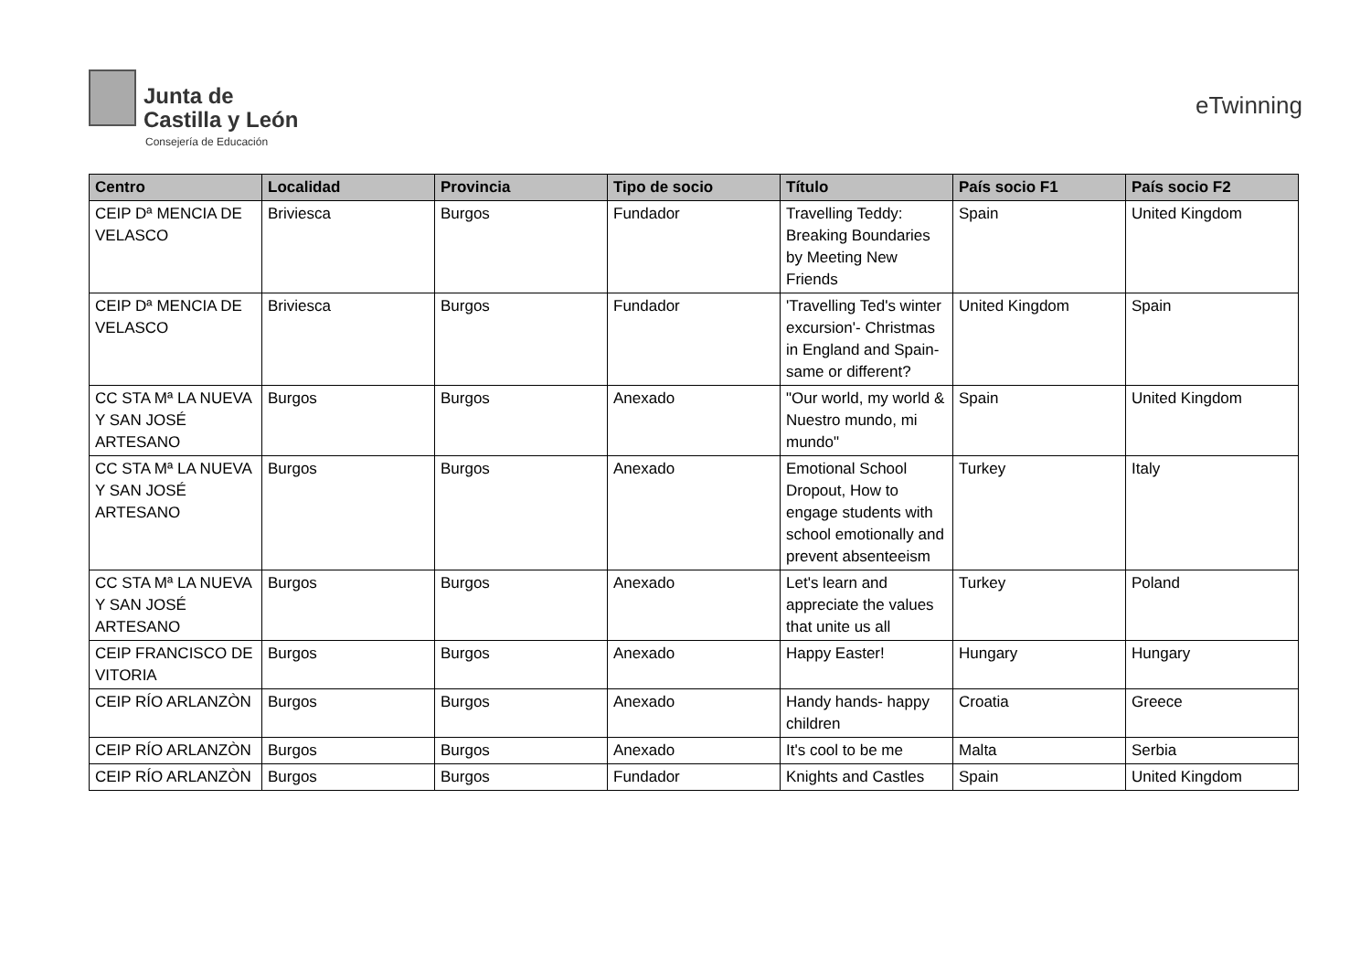Junta de
Castilla y León
Consejería de Educación
eTwinning
| Centro | Localidad | Provincia | Tipo de socio | Título | País socio F1 | País socio F2 |
| --- | --- | --- | --- | --- | --- | --- |
| CEIP Dª MENCIA DE VELASCO | Briviesca | Burgos | Fundador | Travelling Teddy: Breaking Boundaries by Meeting New Friends | Spain | United Kingdom |
| CEIP Dª MENCIA DE VELASCO | Briviesca | Burgos | Fundador | 'Travelling Ted's winter excursion'- Christmas in England and Spain-same or different? | United Kingdom | Spain |
| CC STA Mª LA NUEVA Y SAN JOSÉ ARTESANO | Burgos | Burgos | Anexado | "Our world, my world & Nuestro mundo, mi mundo" | Spain | United Kingdom |
| CC STA Mª LA NUEVA Y SAN JOSÉ ARTESANO | Burgos | Burgos | Anexado | Emotional School Dropout, How to engage students with school emotionally and prevent absenteeism | Turkey | Italy |
| CC STA Mª LA NUEVA Y SAN JOSÉ ARTESANO | Burgos | Burgos | Anexado | Let's learn and appreciate the values that unite us all | Turkey | Poland |
| CEIP FRANCISCO DE VITORIA | Burgos | Burgos | Anexado | Happy Easter! | Hungary | Hungary |
| CEIP RÍO ARLANZÒN | Burgos | Burgos | Anexado | Handy hands- happy children | Croatia | Greece |
| CEIP RÍO ARLANZÒN | Burgos | Burgos | Anexado | It's cool to be me | Malta | Serbia |
| CEIP RÍO ARLANZÒN | Burgos | Burgos | Fundador | Knights and Castles | Spain | United Kingdom |